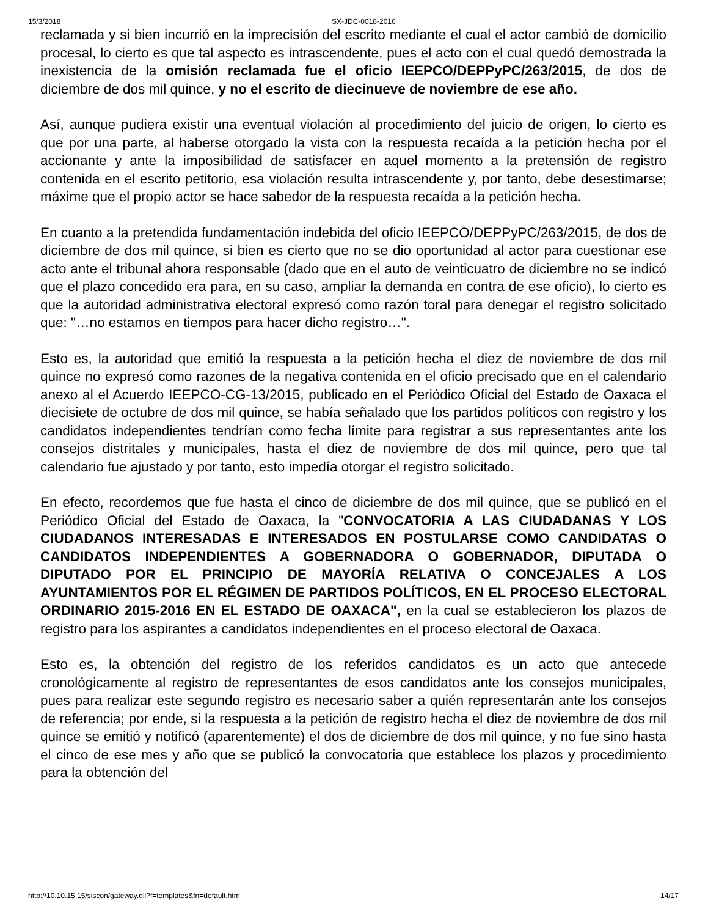15/3/2018 SX-JDC-0018-2016
reclamada y si bien incurrió en la imprecisión del escrito mediante el cual el actor cambió de domicilio procesal, lo cierto es que tal aspecto es intrascendente, pues el acto con el cual quedó demostrada la inexistencia de la omisión reclamada fue el oficio IEEPCO/DEPPyPC/263/2015, de dos de diciembre de dos mil quince, y no el escrito de diecinueve de noviembre de ese año.
Así, aunque pudiera existir una eventual violación al procedimiento del juicio de origen, lo cierto es que por una parte, al haberse otorgado la vista con la respuesta recaída a la petición hecha por el accionante y ante la imposibilidad de satisfacer en aquel momento a la pretensión de registro contenida en el escrito petitorio, esa violación resulta intrascendente y, por tanto, debe desestimarse; máxime que el propio actor se hace sabedor de la respuesta recaída a la petición hecha.
En cuanto a la pretendida fundamentación indebida del oficio IEEPCO/DEPPyPC/263/2015, de dos de diciembre de dos mil quince, si bien es cierto que no se dio oportunidad al actor para cuestionar ese acto ante el tribunal ahora responsable (dado que en el auto de veinticuatro de diciembre no se indicó que el plazo concedido era para, en su caso, ampliar la demanda en contra de ese oficio), lo cierto es que la autoridad administrativa electoral expresó como razón toral para denegar el registro solicitado que: "…no estamos en tiempos para hacer dicho registro…".
Esto es, la autoridad que emitió la respuesta a la petición hecha el diez de noviembre de dos mil quince no expresó como razones de la negativa contenida en el oficio precisado que en el calendario anexo al el Acuerdo IEEPCO-CG-13/2015, publicado en el Periódico Oficial del Estado de Oaxaca el diecisiete de octubre de dos mil quince, se había señalado que los partidos políticos con registro y los candidatos independientes tendrían como fecha límite para registrar a sus representantes ante los consejos distritales y municipales, hasta el diez de noviembre de dos mil quince, pero que tal calendario fue ajustado y por tanto, esto impedía otorgar el registro solicitado.
En efecto, recordemos que fue hasta el cinco de diciembre de dos mil quince, que se publicó en el Periódico Oficial del Estado de Oaxaca, la "CONVOCATORIA A LAS CIUDADANAS Y LOS CIUDADANOS INTERESADAS E INTERESADOS EN POSTULARSE COMO CANDIDATAS O CANDIDATOS INDEPENDIENTES A GOBERNADORA O GOBERNADOR, DIPUTADA O DIPUTADO POR EL PRINCIPIO DE MAYORÍA RELATIVA O CONCEJALES A LOS AYUNTAMIENTOS POR EL RÉGIMEN DE PARTIDOS POLÍTICOS, EN EL PROCESO ELECTORAL ORDINARIO 2015-2016 EN EL ESTADO DE OAXACA", en la cual se establecieron los plazos de registro para los aspirantes a candidatos independientes en el proceso electoral de Oaxaca.
Esto es, la obtención del registro de los referidos candidatos es un acto que antecede cronológicamente al registro de representantes de esos candidatos ante los consejos municipales, pues para realizar este segundo registro es necesario saber a quién representarán ante los consejos de referencia; por ende, si la respuesta a la petición de registro hecha el diez de noviembre de dos mil quince se emitió y notificó (aparentemente) el dos de diciembre de dos mil quince, y no fue sino hasta el cinco de ese mes y año que se publicó la convocatoria que establece los plazos y procedimiento para la obtención del
http://10.10.15.15/siscon/gateway.dll?f=templates&fn=default.htm 14/17